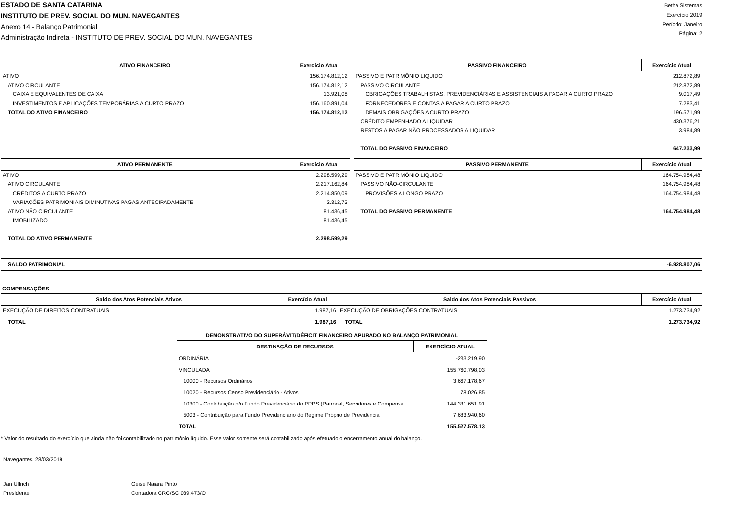ESTADO DE SANTA CATARINA
INSTITUTO DE PREV. SOCIAL DO MUN. NAVEGANTES
Anexo 14 - Balanço Patrimonial
Administração Indireta - INSTITUTO DE PREV. SOCIAL DO MUN. NAVEGANTES
Betha Sistemas
Exercício 2019
Período: Janeiro
Página: 2
| ATIVO FINANCEIRO | Exercicio Atual |
| --- | --- |
| ATIVO | 156.174.812,12 |
| ATIVO CIRCULANTE | 156.174.812,12 |
| CAIXA E EQUIVALENTES DE CAIXA | 13.921,08 |
| INVESTIMENTOS E APLICAÇÕES TEMPORÁRIAS A CURTO PRAZO | 156.160.891,04 |
| TOTAL DO ATIVO FINANCEIRO | 156.174.812,12 |
| PASSIVO FINANCEIRO | Exercício Atual |
| --- | --- |
| PASSIVO E PATRIMÔNIO LIQUIDO | 212.872,89 |
| PASSIVO CIRCULANTE | 212.872,89 |
| OBRIGAÇÕES TRABALHISTAS, PREVIDENCIÁRIAS E ASSISTENCIAIS A PAGAR A CURTO PRAZO | 9.017,49 |
| FORNECEDORES E CONTAS A PAGAR A CURTO PRAZO | 7.283,41 |
| DEMAIS OBRIGAÇÕES A CURTO PRAZO | 196.571,99 |
| CRÉDITO EMPENHADO A LIQUIDAR | 430.376,21 |
| RESTOS A PAGAR NÃO PROCESSADOS A LIQUIDAR | 3.984,89 |
| TOTAL DO PASSIVO FINANCEIRO | 647.233,99 |
| ATIVO PERMANENTE | Exercício Atual |
| --- | --- |
| ATIVO | 2.298.599,29 |
| ATIVO CIRCULANTE | 2.217.162,84 |
| CRÉDITOS A CURTO PRAZO | 2.214.850,09 |
| VARIAÇÕES PATRIMONIAIS DIMINUTIVAS PAGAS ANTECIPADAMENTE | 2.312,75 |
| ATIVO NÃO CIRCULANTE | 81.436,45 |
| IMOBILIZADO | 81.436,45 |
| TOTAL DO ATIVO PERMANENTE | 2.298.599,29 |
| PASSIVO PERMANENTE | Exercício Atual |
| --- | --- |
| PASSIVO E PATRIMÔNIO LIQUIDO | 164.754.984,48 |
| PASSIVO NÃO-CIRCULANTE | 164.754.984,48 |
| PROVISÕES A LONGO PRAZO | 164.754.984,48 |
| TOTAL DO PASSIVO PERMANENTE | 164.754.984,48 |
SALDO PATRIMONIAL -6.928.807,06
COMPENSAÇÕES
| Saldo dos Atos Potenciais Ativos | Exercício Atual | Saldo dos Atos Potenciais Passivos | Exercício Atual |
| --- | --- | --- | --- |
| EXECUÇÃO DE DIREITOS CONTRATUAIS | 1.987,16 | EXECUÇÃO DE OBRIGAÇÕES CONTRATUAIS | 1.273.734,92 |
| TOTAL | 1.987,16 | TOTAL | 1.273.734,92 |
DEMONSTRATIVO DO SUPERÁVIT/DÉFICIT FINANCEIRO APURADO NO BALANÇO PATRIMONIAL
| DESTINAÇÃO DE RECURSOS | EXERCÍCIO ATUAL |
| --- | --- |
| ORDINÁRIA | -233.219,90 |
| VINCULADA | 155.760.798,03 |
| 10000 - Recursos Ordinários | 3.667.178,67 |
| 10020 - Recursos Censo Previdenciário - Ativos | 78.026,85 |
| 10300 - Contribuição p/o Fundo Previdenciário do RPPS (Patronal, Servidores e Compensa | 144.331.651,91 |
| 5003 - Contribuição para Fundo Previdenciário do Regime Próprio de Previdência | 7.683.940,60 |
| TOTAL | 155.527.578,13 |
* Valor do resultado do exercício que ainda não foi contabilizado no patrimônio líquido. Esse valor somente será contabilizado após efetuado o encerramento anual do balanço.
Navegantes, 28/03/2019
Jan Ullrich
Presidente
Geise Naiara Pinto
Contadora CRC/SC 039.473/O